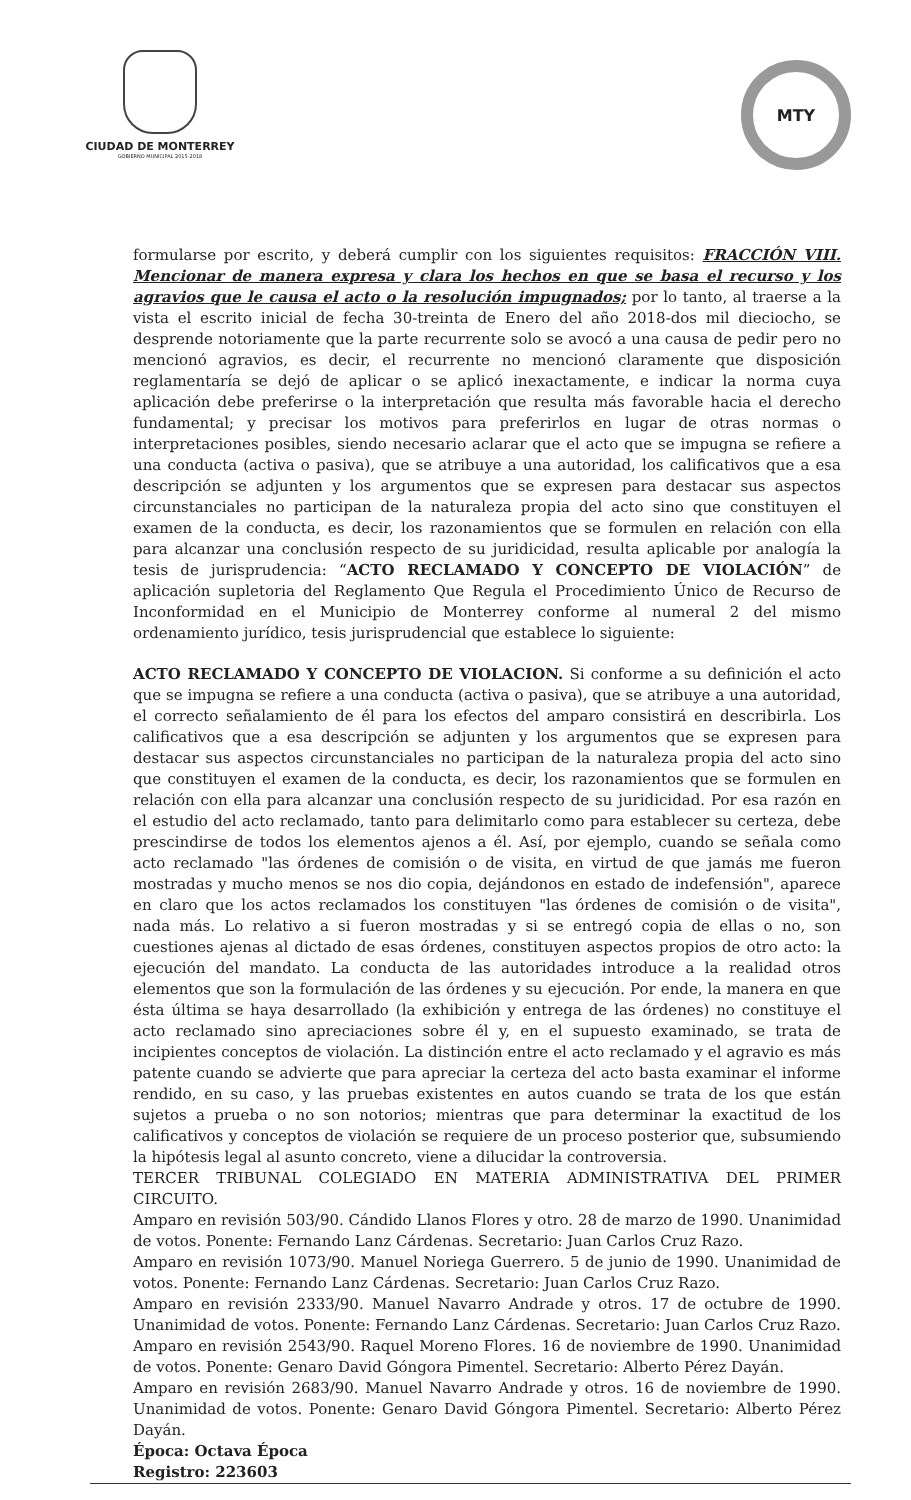CIUDAD DE MONTERREY
GOBIERNO MUNICIPAL 2015-2018
MTY
formularse por escrito, y deberá cumplir con los siguientes requisitos: FRACCIÓN VIII. Mencionar de manera expresa y clara los hechos en que se basa el recurso y los agravios que le causa el acto o la resolución impugnados; por lo tanto, al traerse a la vista el escrito inicial de fecha 30-treinta de Enero del año 2018-dos mil dieciocho, se desprende notoriamente que la parte recurrente solo se avocó a una causa de pedir pero no mencionó agravios, es decir, el recurrente no mencionó claramente que disposición reglamentaría se dejó de aplicar o se aplicó inexactamente, e indicar la norma cuya aplicación debe preferirse o la interpretación que resulta más favorable hacia el derecho fundamental; y precisar los motivos para preferirlos en lugar de otras normas o interpretaciones posibles, siendo necesario aclarar que el acto que se impugna se refiere a una conducta (activa o pasiva), que se atribuye a una autoridad, los calificativos que a esa descripción se adjunten y los argumentos que se expresen para destacar sus aspectos circunstanciales no participan de la naturaleza propia del acto sino que constituyen el examen de la conducta, es decir, los razonamientos que se formulen en relación con ella para alcanzar una conclusión respecto de su juridicidad, resulta aplicable por analogía la tesis de jurisprudencia: “ACTO RECLAMADO Y CONCEPTO DE VIOLACIÓN” de aplicación supletoria del Reglamento Que Regula el Procedimiento Único de Recurso de Inconformidad en el Municipio de Monterrey conforme al numeral 2 del mismo ordenamiento jurídico, tesis jurisprudencial que establece lo siguiente:
ACTO RECLAMADO Y CONCEPTO DE VIOLACION. Si conforme a su definición el acto que se impugna se refiere a una conducta (activa o pasiva), que se atribuye a una autoridad, el correcto señalamiento de él para los efectos del amparo consistirá en describirla. Los calificativos que a esa descripción se adjunten y los argumentos que se expresen para destacar sus aspectos circunstanciales no participan de la naturaleza propia del acto sino que constituyen el examen de la conducta, es decir, los razonamientos que se formulen en relación con ella para alcanzar una conclusión respecto de su juridicidad. Por esa razón en el estudio del acto reclamado, tanto para delimitarlo como para establecer su certeza, debe prescindirse de todos los elementos ajenos a él. Así, por ejemplo, cuando se señala como acto reclamado "las órdenes de comisión o de visita, en virtud de que jamás me fueron mostradas y mucho menos se nos dio copia, dejándonos en estado de indefensión", aparece en claro que los actos reclamados los constituyen "las órdenes de comisión o de visita", nada más. Lo relativo a si fueron mostradas y si se entregó copia de ellas o no, son cuestiones ajenas al dictado de esas órdenes, constituyen aspectos propios de otro acto: la ejecución del mandato. La conducta de las autoridades introduce a la realidad otros elementos que son la formulación de las órdenes y su ejecución. Por ende, la manera en que ésta última se haya desarrollado (la exhibición y entrega de las órdenes) no constituye el acto reclamado sino apreciaciones sobre él y, en el supuesto examinado, se trata de incipientes conceptos de violación. La distinción entre el acto reclamado y el agravio es más patente cuando se advierte que para apreciar la certeza del acto basta examinar el informe rendido, en su caso, y las pruebas existentes en autos cuando se trata de los que están sujetos a prueba o no son notorios; mientras que para determinar la exactitud de los calificativos y conceptos de violación se requiere de un proceso posterior que, subsumiendo la hipótesis legal al asunto concreto, viene a dilucidar la controversia.
TERCER TRIBUNAL COLEGIADO EN MATERIA ADMINISTRATIVA DEL PRIMER CIRCUITO.
Amparo en revisión 503/90. Cándido Llanos Flores y otro. 28 de marzo de 1990. Unanimidad de votos. Ponente: Fernando Lanz Cárdenas. Secretario: Juan Carlos Cruz Razo.
Amparo en revisión 1073/90. Manuel Noriega Guerrero. 5 de junio de 1990. Unanimidad de votos. Ponente: Fernando Lanz Cárdenas. Secretario: Juan Carlos Cruz Razo.
Amparo en revisión 2333/90. Manuel Navarro Andrade y otros. 17 de octubre de 1990. Unanimidad de votos. Ponente: Fernando Lanz Cárdenas. Secretario: Juan Carlos Cruz Razo.
Amparo en revisión 2543/90. Raquel Moreno Flores. 16 de noviembre de 1990. Unanimidad de votos. Ponente: Genaro David Góngora Pimentel. Secretario: Alberto Pérez Dayán.
Amparo en revisión 2683/90. Manuel Navarro Andrade y otros. 16 de noviembre de 1990. Unanimidad de votos. Ponente: Genaro David Góngora Pimentel. Secretario: Alberto Pérez Dayán.
Época: Octava Época
Registro: 223603